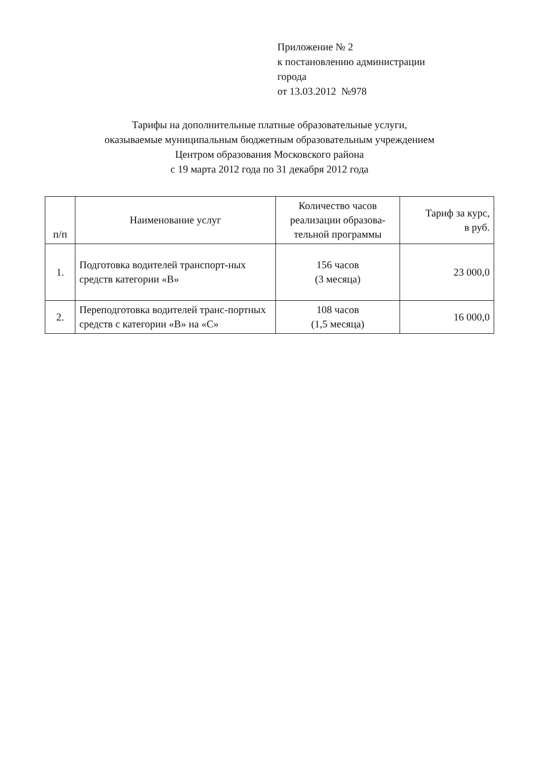Приложение № 2
к постановлению администрации
города
от 13.03.2012 №978
Тарифы на дополнительные платные образовательные услуги,
оказываемые муниципальным бюджетным образовательным учреждением
Центром образования Московского района
с 19 марта 2012 года по 31 декабря 2012 года
| п/п | Наименование услуг | Количество часов реализации образова-тельной программы | Тариф за курс, в руб. |
| --- | --- | --- | --- |
| 1. | Подготовка водителей транспорт-ных средств категории «В» | 156 часов (3 месяца) | 23 000,0 |
| 2. | Переподготовка водителей транс-портных средств с категории «В» на «С» | 108 часов (1,5 месяца) | 16 000,0 |